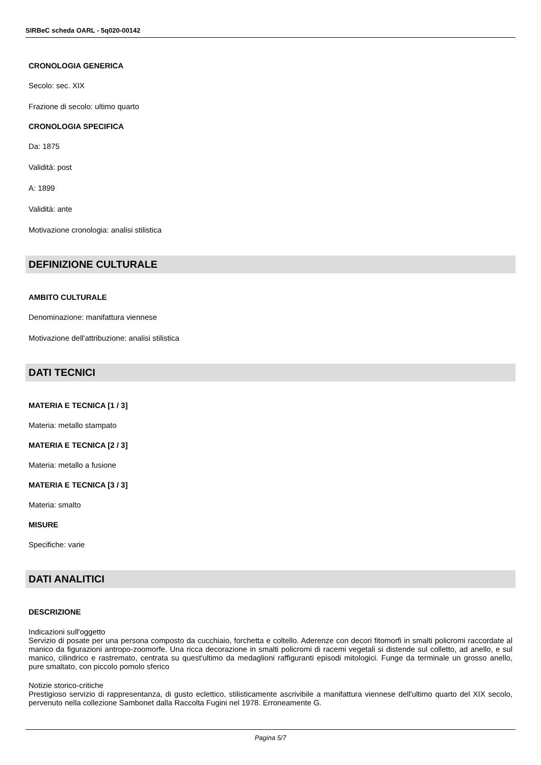SIRBeC scheda OARL - 5q020-00142
CRONOLOGIA GENERICA
Secolo: sec. XIX
Frazione di secolo: ultimo quarto
CRONOLOGIA SPECIFICA
Da: 1875
Validità: post
A: 1899
Validità: ante
Motivazione cronologia: analisi stilistica
DEFINIZIONE CULTURALE
AMBITO CULTURALE
Denominazione: manifattura viennese
Motivazione dell'attribuzione: analisi stilistica
DATI TECNICI
MATERIA E TECNICA [1 / 3]
Materia: metallo stampato
MATERIA E TECNICA [2 / 3]
Materia: metallo a fusione
MATERIA E TECNICA [3 / 3]
Materia: smalto
MISURE
Specifiche: varie
DATI ANALITICI
DESCRIZIONE
Indicazioni sull'oggetto
Servizio di posate per una persona composto da cucchiaio, forchetta e coltello. Aderenze con decori fitomorfi in smalti policromi raccordate al manico da figurazioni antropo-zoomorfe. Una ricca decorazione in smalti policromi di racemi vegetali si distende sul colletto, ad anello, e sul manico, cilindrico e rastremato, centrata su quest'ultimo da medaglioni raffiguranti episodi mitologici. Funge da terminale un grosso anello, pure smaltato, con piccolo pomolo sferico
Notizie storico-critiche
Prestigioso servizio di rappresentanza, di gusto eclettico, stilisticamente ascrivibile a manifattura viennese dell'ultimo quarto del XIX secolo, pervenuto nella collezione Sambonet dalla Raccolta Fugini nel 1978. Erroneamente G.
Pagina 5/7